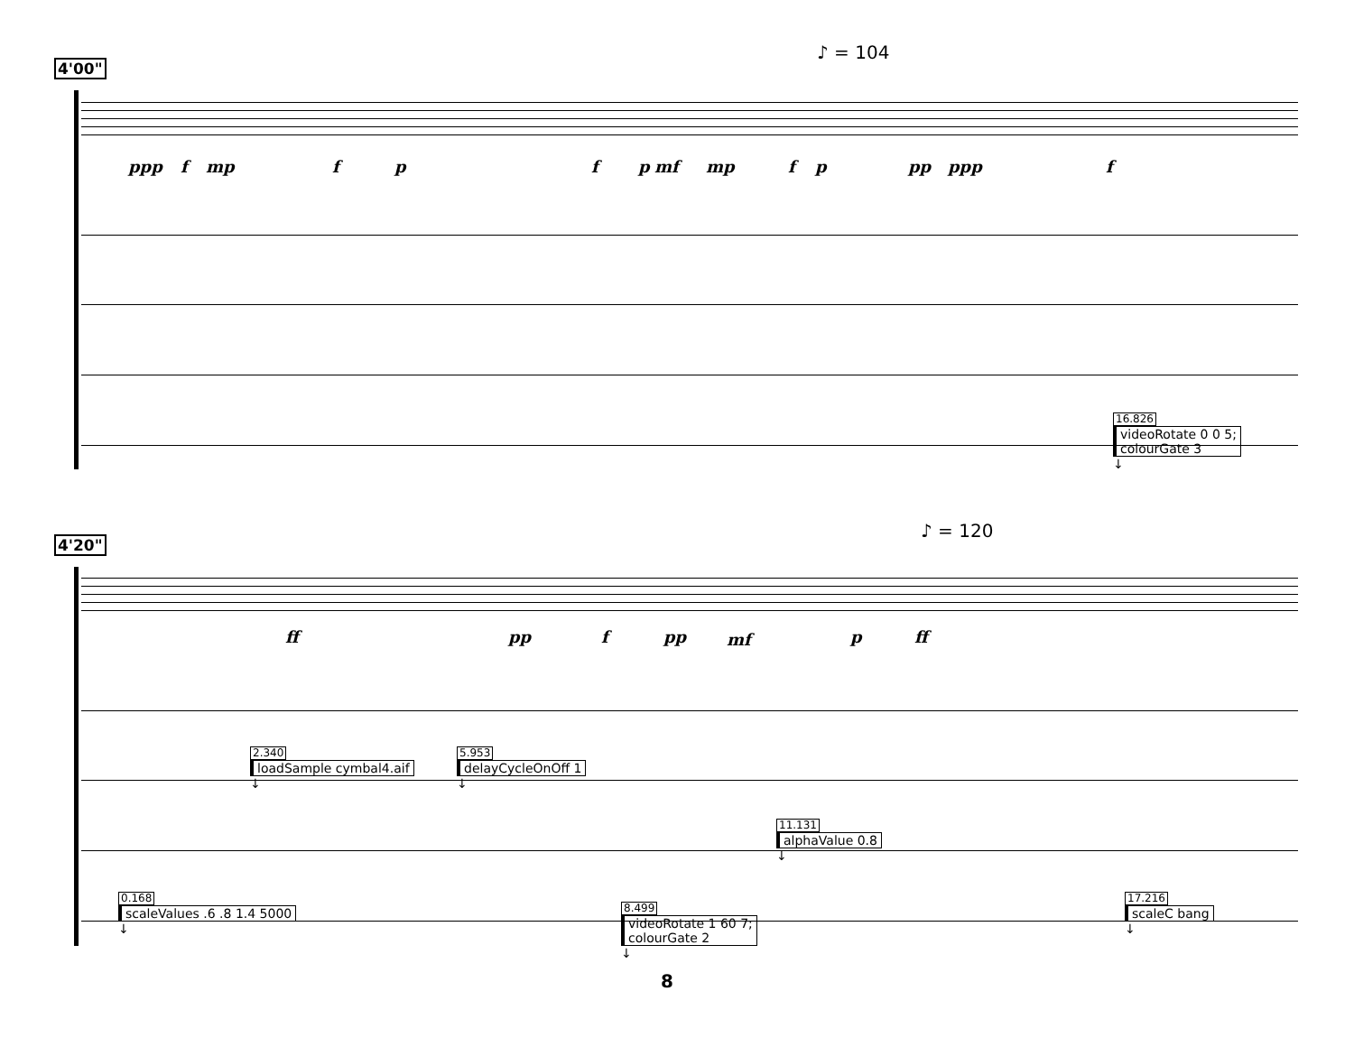♪ = 104
4'00"
ppp f mp f p f p mf mp f p pp ppp f
16.826
videoRotate 0 0 5;
colourGate 3
↓
♪ = 120
4'20"
ff pp f pp mf p ff
2.340
loadSample cymbal4.aif
↓
5.953
delayCycleOnOff 1
↓
11.131
alphaValue 0.8
↓
0.168
scaleValues .6 .8 1.4 5000
↓
8.499
videoRotate 1 60 7;
colourGate 2
↓
17.216
scaleC bang
↓
8